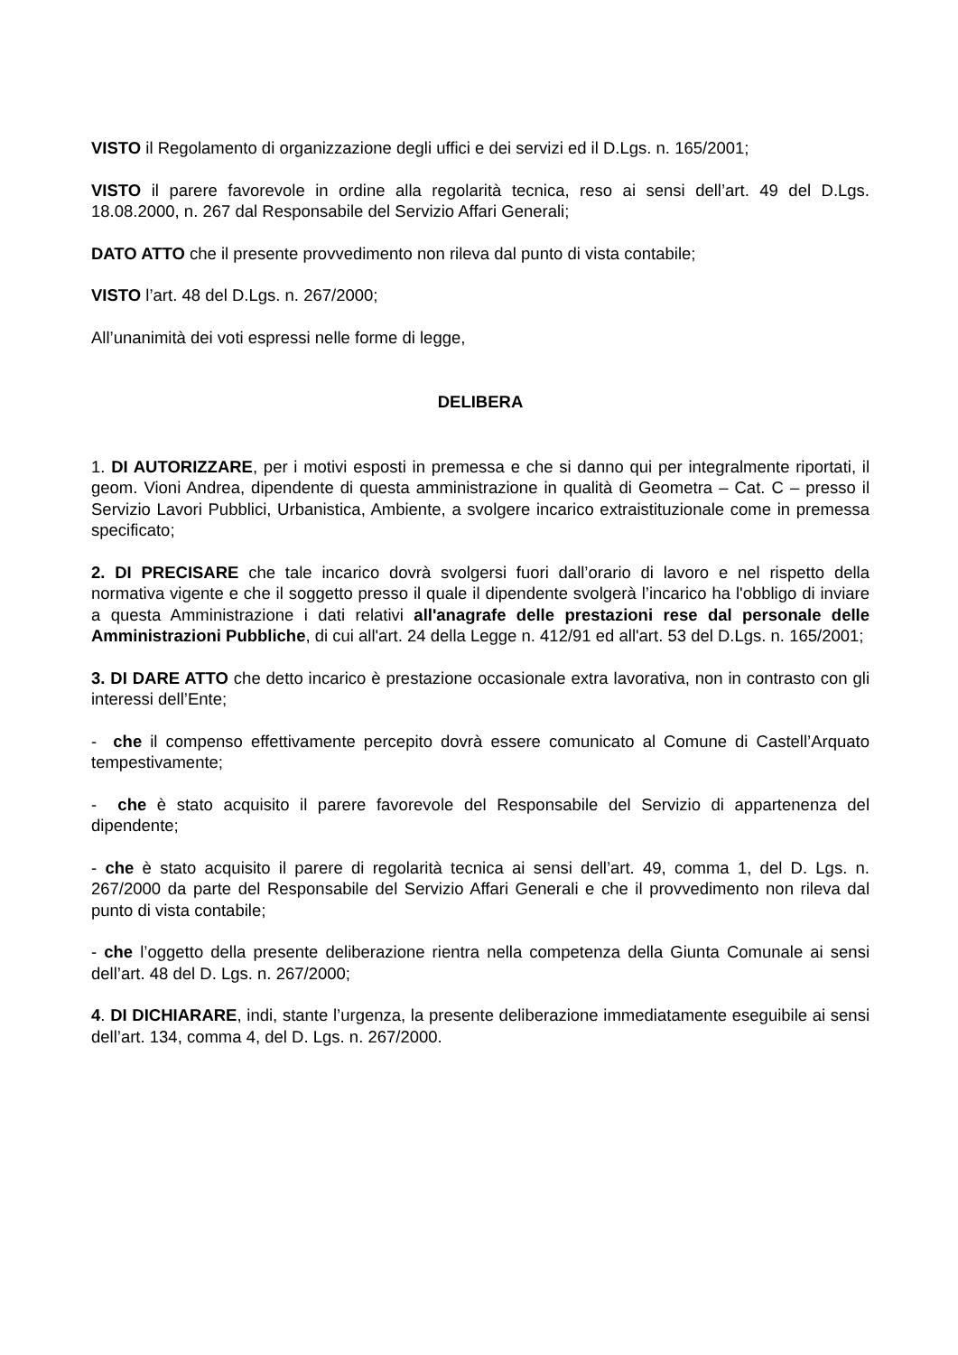VISTO il Regolamento di organizzazione degli uffici e dei servizi ed il D.Lgs. n. 165/2001;
VISTO il parere favorevole in ordine alla regolarità tecnica, reso ai sensi dell’art. 49 del D.Lgs. 18.08.2000, n. 267 dal Responsabile del Servizio Affari Generali;
DATO ATTO che il presente provvedimento non rileva dal punto di vista contabile;
VISTO l’art. 48 del D.Lgs. n. 267/2000;
All’unanimità dei voti espressi nelle forme di legge,
DELIBERA
1. DI AUTORIZZARE, per i motivi esposti in premessa e che si danno qui per integralmente riportati, il geom. Vioni Andrea, dipendente di questa amministrazione in qualità di Geometra – Cat. C – presso il Servizio Lavori Pubblici, Urbanistica, Ambiente, a svolgere incarico extraistituzionale come in premessa specificato;
2. DI PRECISARE che tale incarico dovrà svolgersi fuori dall’orario di lavoro e nel rispetto della normativa vigente e che il soggetto presso il quale il dipendente svolgerà l’incarico ha l'obbligo di inviare a questa Amministrazione i dati relativi all'anagrafe delle prestazioni rese dal personale delle Amministrazioni Pubbliche, di cui all'art. 24 della Legge n. 412/91 ed all'art. 53 del D.Lgs. n. 165/2001;
3. DI DARE ATTO che detto incarico è prestazione occasionale extra lavorativa, non in contrasto con gli interessi dell’Ente;
- che il compenso effettivamente percepito dovrà essere comunicato al Comune di Castell’Arquato tempestivamente;
- che è stato acquisito il parere favorevole del Responsabile del Servizio di appartenenza del dipendente;
- che è stato acquisito il parere di regolarità tecnica ai sensi dell’art. 49, comma 1, del D. Lgs. n. 267/2000 da parte del Responsabile del Servizio Affari Generali e che il provvedimento non rileva dal punto di vista contabile;
- che l’oggetto della presente deliberazione rientra nella competenza della Giunta Comunale ai sensi dell’art. 48 del D. Lgs. n. 267/2000;
4. DI DICHIARARE, indi, stante l’urgenza, la presente deliberazione immediatamente eseguibile ai sensi dell’art. 134, comma 4, del D. Lgs. n. 267/2000.